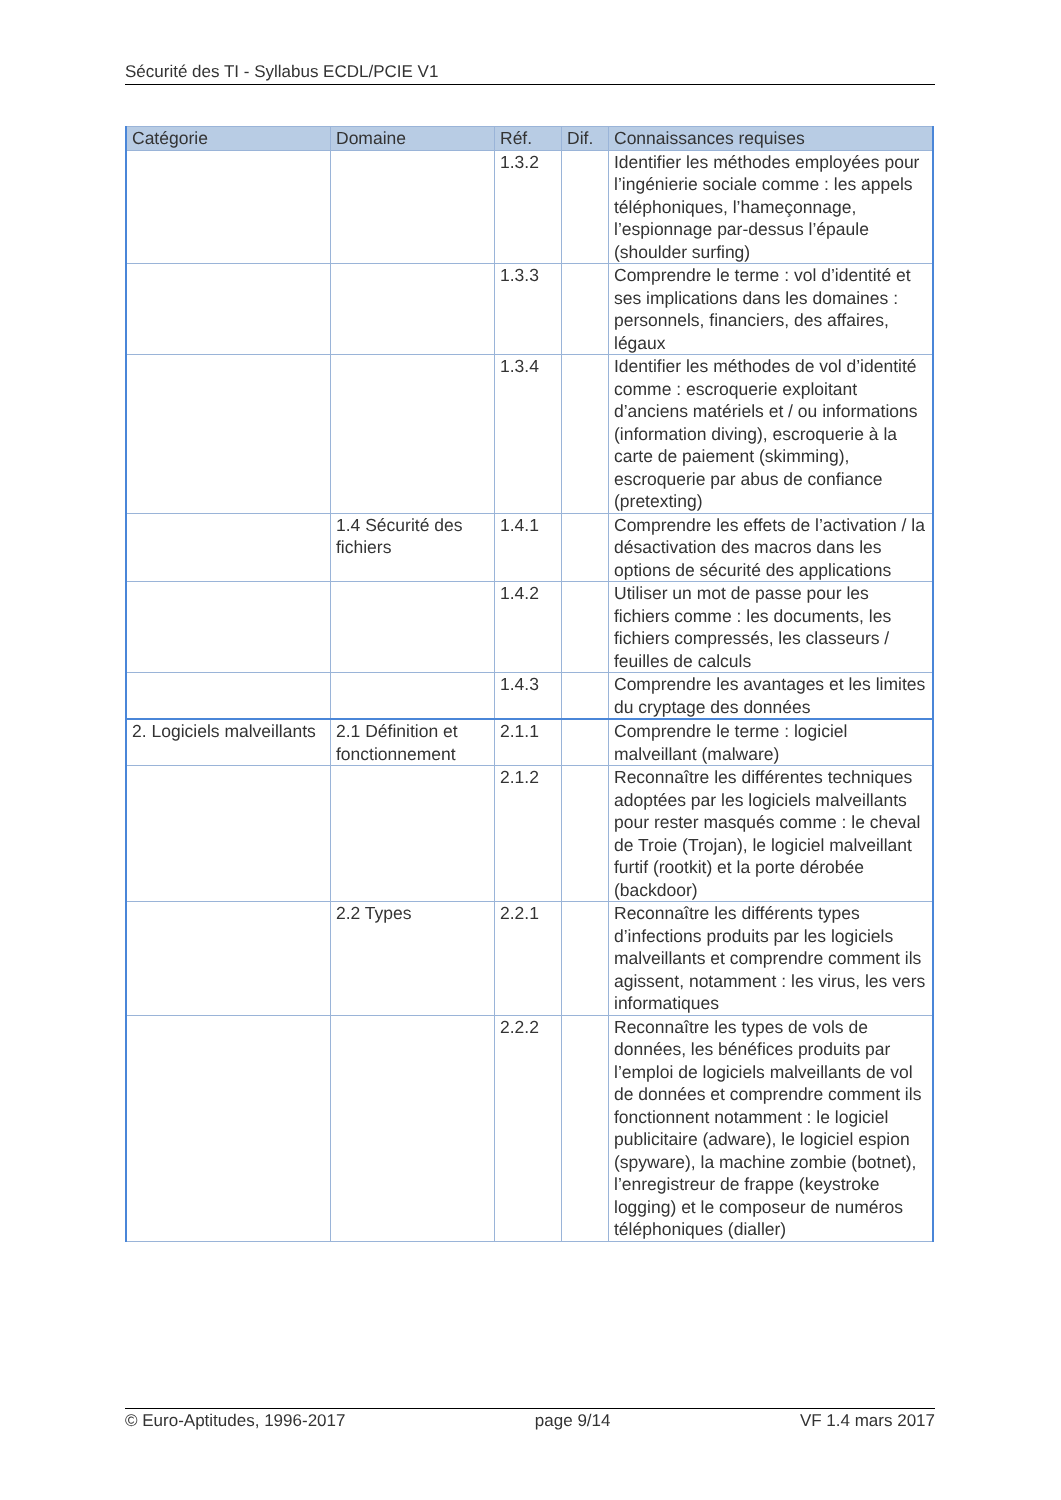Sécurité des TI - Syllabus ECDL/PCIE V1
| Catégorie | Domaine | Réf. | Dif. | Connaissances requises |
| --- | --- | --- | --- | --- |
| | | 1.3.2 | | Identifier les méthodes employées pour l’ingénierie sociale comme : les appels téléphoniques, l’hameçonnage, l’espionnage par-dessus l’épaule (shoulder surfing) |
| | | 1.3.3 | | Comprendre le terme : vol d’identité et ses implications dans les domaines : personnels, financiers, des affaires, légaux |
| | | 1.3.4 | | Identifier les méthodes de vol d’identité comme : escroquerie exploitant d’anciens matériels et / ou informations (information diving), escroquerie à la carte de paiement (skimming), escroquerie par abus de confiance (pretexting) |
| | 1.4 Sécurité des fichiers | 1.4.1 | | Comprendre les effets de l’activation / la désactivation des macros dans les options de sécurité des applications |
| | | 1.4.2 | | Utiliser un mot de passe pour les fichiers comme : les documents, les fichiers compressés, les classeurs / feuilles de calculs |
| | | 1.4.3 | | Comprendre les avantages et les limites du cryptage des données |
| 2. Logiciels malveillants | 2.1 Définition et fonctionnement | 2.1.1 | | Comprendre le terme : logiciel malveillant (malware) |
| | | 2.1.2 | | Reconnaître les différentes techniques adoptées par les logiciels malveillants pour rester masqués comme : le cheval de Troie (Trojan), le logiciel malveillant furtif (rootkit) et la porte dérobée (backdoor) |
| | 2.2 Types | 2.2.1 | | Reconnaître les différents types d’infections produits par les logiciels malveillants et comprendre comment ils agissent, notamment : les virus, les vers informatiques |
| | | 2.2.2 | | Reconnaître les types de vols de données, les bénéfices produits par l’emploi de logiciels malveillants de vol de données et comprendre comment ils fonctionnent notamment : le logiciel publicitaire (adware), le logiciel espion (spyware), la machine zombie (botnet), l’enregistreur de frappe (keystroke logging) et le composeur de numéros téléphoniques (dialler) |
© Euro-Aptitudes, 1996-2017 page 9/14 VF 1.4 mars 2017